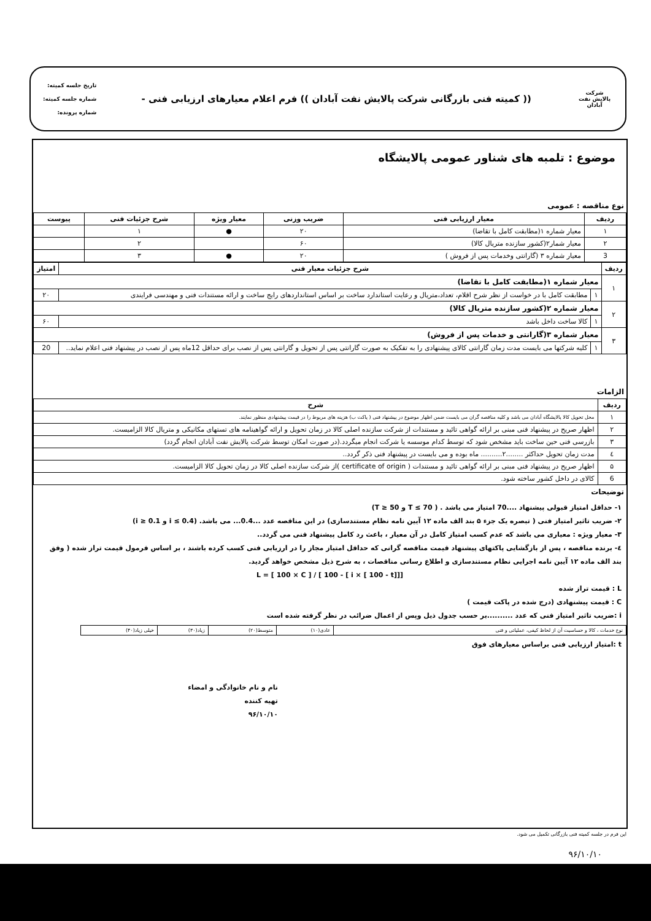شرکت پالایش نفت آبادان
(( کمیته فنی بازرگانی شرکت پالایش نفت آبادان )) فرم اعلام معیارهای ارزیابی فنی -
تاریخ جلسه کمیته:
شماره جلسه کمیته:
شماره پرونده:
موضوع : تلمبه های شناور عمومی پالایشگاه
نوع مناقصه : عمومی
| ردیف | معیار ارزیابی فنی | ضریب وزنی | معیار ویژه | شرح جزئیات فنی | پیوست |
| --- | --- | --- | --- | --- | --- |
| ۱ | معیار شماره ۱(مطابقت کامل با تقاضا) | ۲۰ | ● | ۱ | |
| ۲ | معیار شمار۲(کشور سازنده متریال کالا) | ۶۰ | | ۲ | |
| 3 | معیار شماره ۳ (گارانتی وخدمات پس از فروش ) | ۲۰ | ● | ۳ | |
| ردیف | شرح جزئیات معیار فنی | | امتیاز |
| --- | --- | --- | --- |
| ۱ | معیار شماره ۱(مطابقت کامل با تقاضا) | | |
| | ۱ | مطابقت کامل با در خواست از نظر شرح اقلام، تعداد،متریال و رعایت استاندارد ساخت بر اساس استاندارد‌های رایج ساخت و ارائه مستندات فنی و مهندسی فرایندی | ۲۰ |
| ۲ | معیار شماره ۲(کشور سازنده متریال کالا) | | |
| | ۱ | کالا ساخت داخل باشد | ۶۰ |
| ۳ | معیار شماره ۳(گارانتی و خدمات پس از فروش) | | |
| | ۱ | کلیه شرکتها می بایست مدت زمان گارانتی کالای پیشنهادی را به تفکیک به صورت گارانتی پس از تحویل و گارانتی پس از نصب برای حداقل 12ماه پس از نصب در پیشنهاد فنی اعلام نماید.. | 20 |
الزامات
| ردیف | شرح |
| --- | --- |
| ۱ | محل تحویل کالا پالایشگاه آبادان می باشد و کلیه مناقصه گران می بایست ضمن اظهار موضوع در پیشنهاد فنی ( پاکت ب) هزینه های مربوط را در قیمت پیشنهادی منظور نمایند. |
| ۲ | اظهار صریح در پیشنهاد فنی مبنی بر ارائه گواهی تائید و مستندات از شرکت سازنده اصلی کالا در زمان تحویل و ارائه گواهینامه های تستهای مکانیکی و متریال کالا الزامیست. |
| ۳ | بازرسی فنی حین ساخت باید مشخص شود که توسط کدام موسسه یا شرکت انجام میگردد.(در صورت امکان توسط شرکت پالایش نفت آبادان انجام گردد) |
| ٤ | مدت زمان تحویل حداکثر ........۲.......... ماه بوده و می بایست در پیشنهاد فنی ذکر گردد.. |
| ۵ | اظهار صریح در پیشنهاد فنی مبنی بر ارائه گواهی تائید و مستندات ( certificate of origin )از شرکت سازنده اصلی کالا در زمان تحویل کالا الزامیست. |
| 6 | کالای در داخل کشور ساخته شود. |
توضیحات
۱- حداقل امتیاز قبولی پیشنهاد ....70 امتیاز می باشد . ( 70 ≥ T و 50 ≤ T)
۲- ضریب تاثیر امتیاز فنی ( تبصره یک جزء ۵ بند الف ماده ۱۲ آیین نامه نظام مستندسازی) در این مناقصه عدد ...0.4... می باشد. (0.4 ≥ i و 0.1 ≤ i)
۳- معیار ویژه : معیاری می باشد که عدم کسب امتیاز کامل در آن معیار ، باعث رد کامل پیشنهاد فنی می گردد..
٤- برنده مناقصه ، پس از بازگشایی پاکتهای پیشنهاد قیمت مناقصه گرانی که حداقل امتیاز مجاز را در ارزیابی فنی کسب کرده باشند ، بر اساس فرمول قیمت تراز شده ( وفق بند الف ماده ۱۲ آیین نامه اجرایی نظام مستندسازی و اطلاع رسانی مناقصات ، به شرح ذیل مشخص خواهد گردید.
L = [ 100 × C ] / [ 100 - [ i × [ 100 - t]]]
L : قیمت تراز شده
C : قیمت پیشنهادی (درج شده در پاکت قیمت )
i :ضریب تاثیر امتیاز فنی که عدد ..........بر حسب جدول ذیل وپس از اعمال ضرائب در نظر گرفته شده است
| نوع خدمات ، کالا و حساسیت آن از لحاظ کیفی، عملیاتی و فنی | عادی(۱۰) | متوسط(۲۰) | زیاد(۳۰) | خیلی زیاد(۴۰) |
t :امتیاز ارزیابی فنی براساس معیارهای فوق
نام و نام خانوادگی و امضاء
تهیه کننده
۹۶/۱۰/۱۰
این فرم در جلسه کمیته فنی بازرگانی تکمیل می شود.
۹۶/۱۰/۱۰